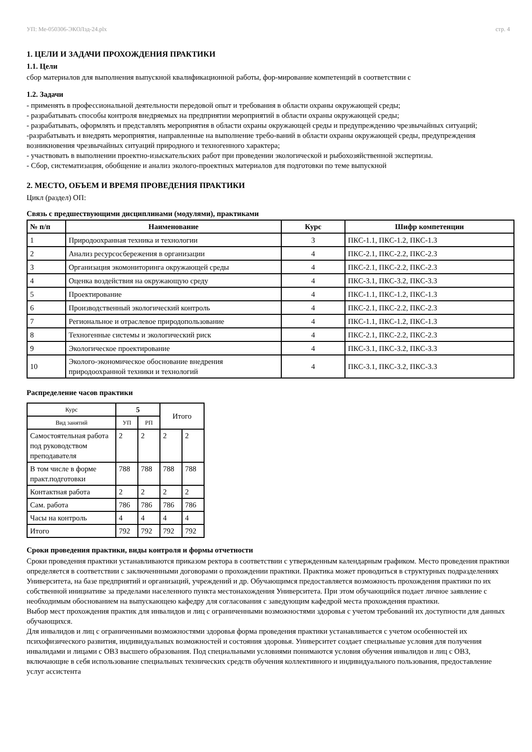УП: Ме-050306-ЭКОЛзд-24.plx стр. 4
1. ЦЕЛИ И ЗАДАЧИ ПРОХОЖДЕНИЯ ПРАКТИКИ
1.1. Цели
сбор материалов для выполнения выпускной квалификационной работы, фор-мирование компетенций в соответствии с
1.2. Задачи
- применять в профессиональной деятельности передовой опыт и требования в области охраны окружающей среды;
- разрабатывать способы контроля внедряемых на предприятии мероприятий в области охраны окружающей среды;
- разрабатывать, оформлять и представлять мероприятия в области охраны окружающей среды и предупреждению чрезвычайных ситуаций;
-разрабатывать и внедрять мероприятия, направленные на выполнение требо-ваний в области охраны окружающей среды, предупреждения возникновения чрезвычайных ситуаций природного и техногенного характера;
- участвовать в выполнении проектно-изыскательских работ при проведении экологической и рыбохозяйственной экспертизы.
- Сбор, систематизация, обобщение и анализ эколого-проектных материалов для подготовки по теме выпускной
2. МЕСТО, ОБЪЕМ И ВРЕМЯ ПРОВЕДЕНИЯ ПРАКТИКИ
Цикл (раздел) ОП:
Связь с предшествующими дисциплинами (модулями), практиками
| № п/п | Наименование | Курс | Шифр компетенции |
| --- | --- | --- | --- |
| 1 | Природоохранная техника и технологии | 3 | ПКС-1.1, ПКС-1.2, ПКС-1.3 |
| 2 | Анализ ресурсосбережения в организации | 4 | ПКС-2.1, ПКС-2.2, ПКС-2.3 |
| 3 | Организация экомониторинга окружающей среды | 4 | ПКС-2.1, ПКС-2.2, ПКС-2.3 |
| 4 | Оценка воздействия на окружающую среду | 4 | ПКС-3.1, ПКС-3.2, ПКС-3.3 |
| 5 | Проектирование | 4 | ПКС-1.1, ПКС-1.2, ПКС-1.3 |
| 6 | Производственный экологический контроль | 4 | ПКС-2.1, ПКС-2.2, ПКС-2.3 |
| 7 | Региональное и отраслевое природопользование | 4 | ПКС-1.1, ПКС-1.2, ПКС-1.3 |
| 8 | Техногенные системы и экологический риск | 4 | ПКС-2.1, ПКС-2.2, ПКС-2.3 |
| 9 | Экологическое проектирование | 4 | ПКС-3.1, ПКС-3.2, ПКС-3.3 |
| 10 | Эколого-экономическое обоснование внедрения природоохранной техники и технологий | 4 | ПКС-3.1, ПКС-3.2, ПКС-3.3 |
Распределение часов практики
| Курс | 5 | | Итого | |
| Вид занятий | УП | РП | | |
| Самостоятельная работа под руководством преподавателя | 2 | 2 | 2 | 2 |
| В том числе в форме практ.подготовки | 788 | 788 | 788 | 788 |
| Контактная работа | 2 | 2 | 2 | 2 |
| Сам. работа | 786 | 786 | 786 | 786 |
| Часы на контроль | 4 | 4 | 4 | 4 |
| Итого | 792 | 792 | 792 | 792 |
Сроки проведения практики, виды контроля и формы отчетности
Сроки проведения практики устанавливаются приказом ректора в соответствии с утвержденным календарным графиком. Место проведения практики определяется в соответствии с заключеннными договорами о прохождении практики. Практика может проводиться в структурных подразделениях Университета, на базе предприятий и организаций, учреждений и др. Обучающимся предоставляется возможность прохождения практики по их собственной инициативе за пределами населенного пункта местонахождения Университета. При этом обучающийся подает личное заявление с необходимым обоснованием на выпускающею кафедру для согласования с заведующим кафедрой места прохождения практики.
Выбор мест прохождения практик для инвалидов и лиц с ограниченными возможностями здоровья с учетом требований их доступности для данных обучающихся.
Для инвалидов и лиц с ограниченными возможностями здоровья форма проведения практики устанавливается с учетом особенностей их психофизического развития, индивидуальных возможностей и состояния здоровья. Университет создает специальные условия для получения инвалидами и лицами с ОВЗ высшего образования. Под специальными условиями понимаются условия обучения инвалидов и лиц с ОВЗ, включающие в себя использование специальных технических средств обучения коллективного и индивидуального пользования, предоставление услуг ассистента